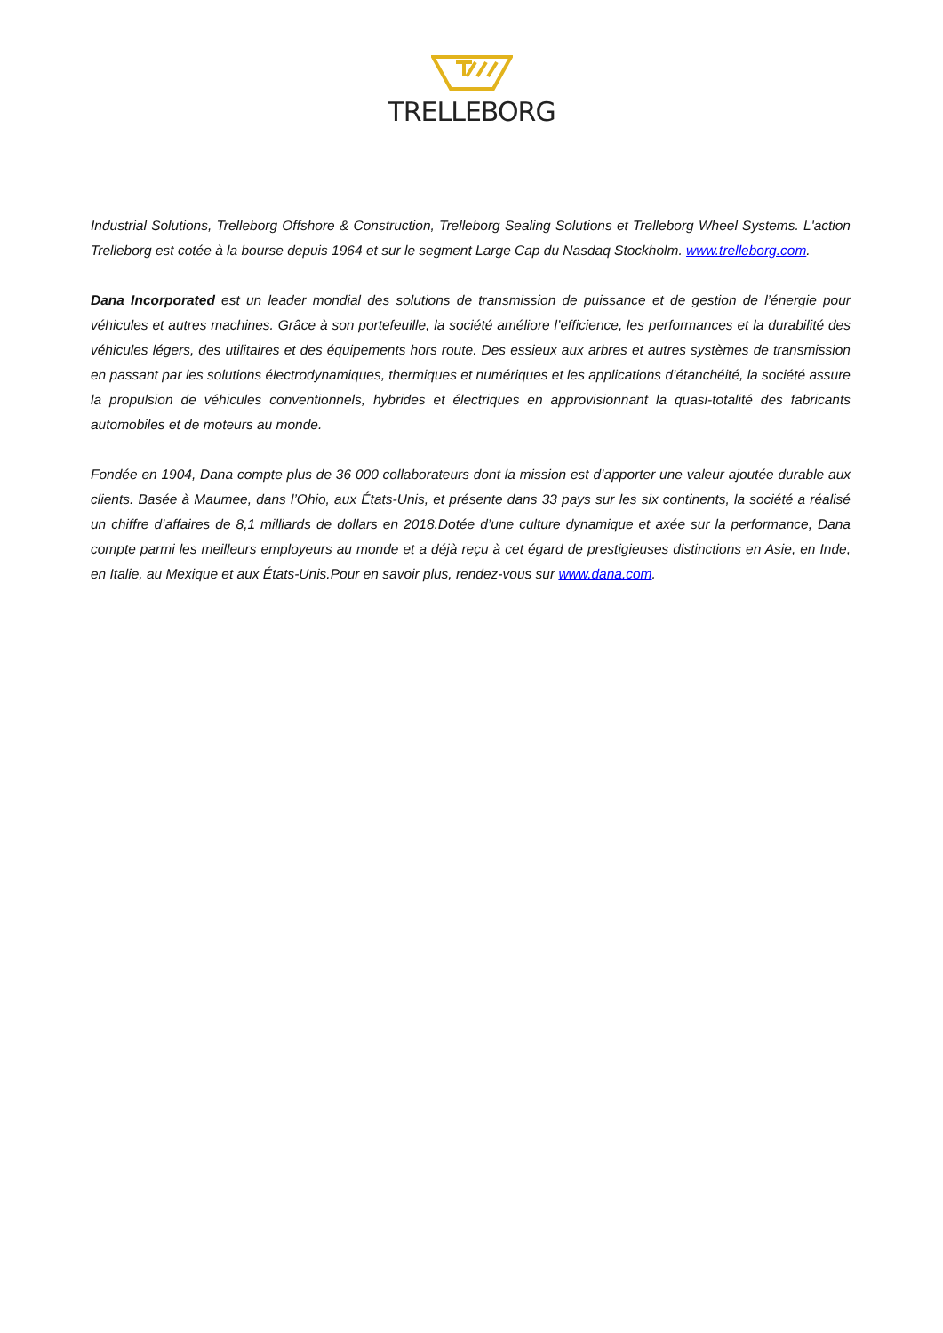TRELLEBORG
Industrial Solutions, Trelleborg Offshore & Construction, Trelleborg Sealing Solutions et Trelleborg Wheel Systems. L'action Trelleborg est cotée à la bourse depuis 1964 et sur le segment Large Cap du Nasdaq Stockholm. www.trelleborg.com.
Dana Incorporated est un leader mondial des solutions de transmission de puissance et de gestion de l’énergie pour véhicules et autres machines. Grâce à son portefeuille, la société améliore l’efficience, les performances et la durabilité des véhicules légers, des utilitaires et des équipements hors route. Des essieux aux arbres et autres systèmes de transmission en passant par les solutions électrodynamiques, thermiques et numériques et les applications d’étanchéité, la société assure la propulsion de véhicules conventionnels, hybrides et électriques en approvisionnant la quasi-totalité des fabricants automobiles et de moteurs au monde.
Fondée en 1904, Dana compte plus de 36 000 collaborateurs dont la mission est d’apporter une valeur ajoutée durable aux clients. Basée à Maumee, dans l’Ohio, aux États-Unis, et présente dans 33 pays sur les six continents, la société a réalisé un chiffre d’affaires de 8,1 milliards de dollars en 2018.Dotée d’une culture dynamique et axée sur la performance, Dana compte parmi les meilleurs employeurs au monde et a déjà reçu à cet égard de prestigieuses distinctions en Asie, en Inde, en Italie, au Mexique et aux États-Unis.Pour en savoir plus, rendez-vous sur www.dana.com.